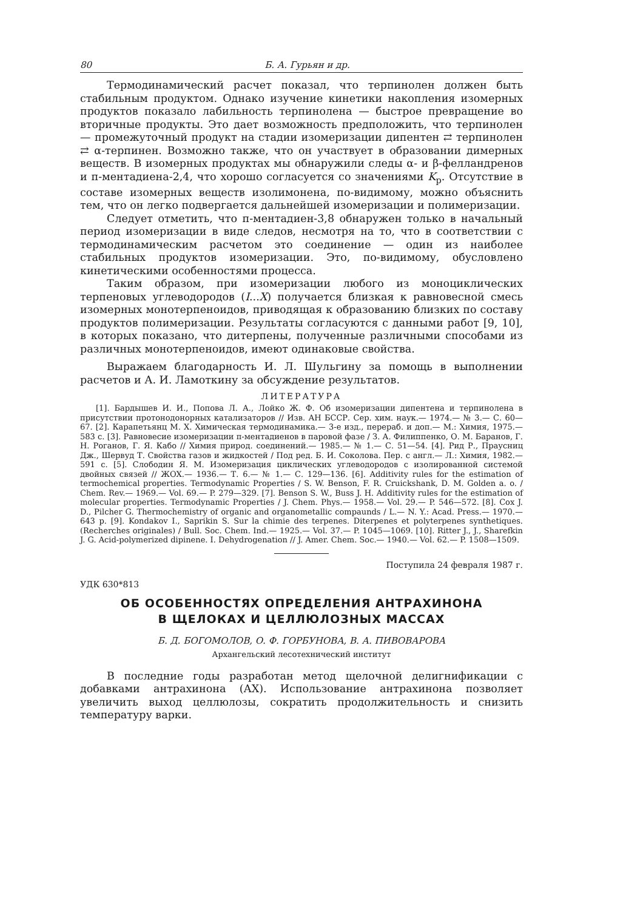80 Б. А. Гурьян и др.
Термодинамический расчет показал, что терпинолен должен быть стабильным продуктом. Однако изучение кинетики накопления изомерных продуктов показало лабильность терпинолена — быстрое превращение во вторичные продукты. Это дает возможность предположить, что терпинолен — промежуточный продукт на стадии изомеризации дипентен ⇄ терпинолен ⇄ α-терпинен. Возможно также, что он участвует в образовании димерных веществ. В изомерных продуктах мы обнаружили следы α- и β-фелландренов и п-ментадиена-2,4, что хорошо согласуется со значениями K<sub>р</sub>. Отсутствие в составе изомерных веществ изолимонена, по-видимому, можно объяснить тем, что он легко подвергается дальнейшей изомеризации и полимеризации.
Следует отметить, что п-ментадиен-3,8 обнаружен только в начальный период изомеризации в виде следов, несмотря на то, что в соответствии с термодинамическим расчетом это соединение — один из наиболее стабильных продуктов изомеризации. Это, по-видимому, обусловлено кинетическими особенностями процесса.
Таким образом, при изомеризации любого из моноциклических терпеновых углеводородов (I...X) получается близкая к равновесной смесь изомерных монотерпеноидов, приводящая к образованию близких по составу продуктов полимеризации. Результаты согласуются с данными работ [9, 10], в которых показано, что дитерпены, полученные различными способами из различных монотерпеноидов, имеют одинаковые свойства.
Выражаем благодарность И. Л. Шульгину за помощь в выполнении расчетов и А. И. Ламоткину за обсуждение результатов.
ЛИТЕРАТУРА
[1]. Бардышев И. И., Попова Л. А., Лойко Ж. Ф. Об изомеризации дипентена и терпинолена в присутствии протонодонорных катализаторов // Изв. АН БССР. Сер. хим. наук.— 1974.— № 3.— С. 60—67. [2]. Карапетьянц М. Х. Химическая термодинамика.— 3-е изд., перераб. и доп.— М.: Химия, 1975.— 583 с. [3]. Равновесие изомеризации п-ментадиенов в паровой фазе / З. А. Филиппенко, О. М. Баранов, Г. Н. Роганов, Г. Я. Кабо // Химия природ. соединений.— 1985.— № 1.— С. 51—54. [4]. Рид Р., Праусниц Дж., Шервуд Т. Свойства газов и жидкостей / Под ред. Б. И. Соколова. Пер. с англ.— Л.: Химия, 1982.— 591 с. [5]. Слободин Я. М. Изомеризация циклических углеводородов с изолированной системой двойных связей // ЖОХ.— 1936.— Т. 6.— № 1.— С. 129—136. [6]. Additivity rules for the estimation of termochemical properties. Termodynamic Properties / S. W. Benson, F. R. Cruickshank, D. M. Golden a. o. / Chem. Rev.— 1969.— Vol. 69.— P. 279—329. [7]. Benson S. W., Buss J. H. Additivity rules for the estimation of molecular properties. Termodynamic Properties / J. Chem. Phys.— 1958.— Vol. 29.— P. 546—572. [8]. Cox J. D., Pilcher G. Thermochemistry of organic and organometallic compaunds / L.— N. Y.: Acad. Press.— 1970.— 643 p. [9]. Kondakov I., Saprikin S. Sur la chimie des terpenes. Diterpenes et polyterpenes synthetiques. (Recherches originales) / Bull. Soc. Chem. Ind.— 1925.— Vol. 37.— P. 1045—1069. [10]. Ritter J., J., Sharefkin J. G. Acid-polymerized dipinene. I. Dehydrogenation // J. Amer. Chem. Soc.— 1940.— Vol. 62.— P. 1508—1509.
Поступила 24 февраля 1987 г.
УДК 630*813
ОБ ОСОБЕННОСТЯХ ОПРЕДЕЛЕНИЯ АНТРАХИНОНА
В ЩЕЛОКАХ И ЦЕЛЛЮЛОЗНЫХ МАССАХ
Б. Д. БОГОМОЛОВ, О. Ф. ГОРБУНОВА, В. А. ПИВОВАРОВА
Архангельский лесотехнический институт
В последние годы разработан метод щелочной делигнификации с добавками антрахинона (АХ). Использование антрахинона позволяет увеличить выход целлюлозы, сократить продолжительность и снизить температуру варки.